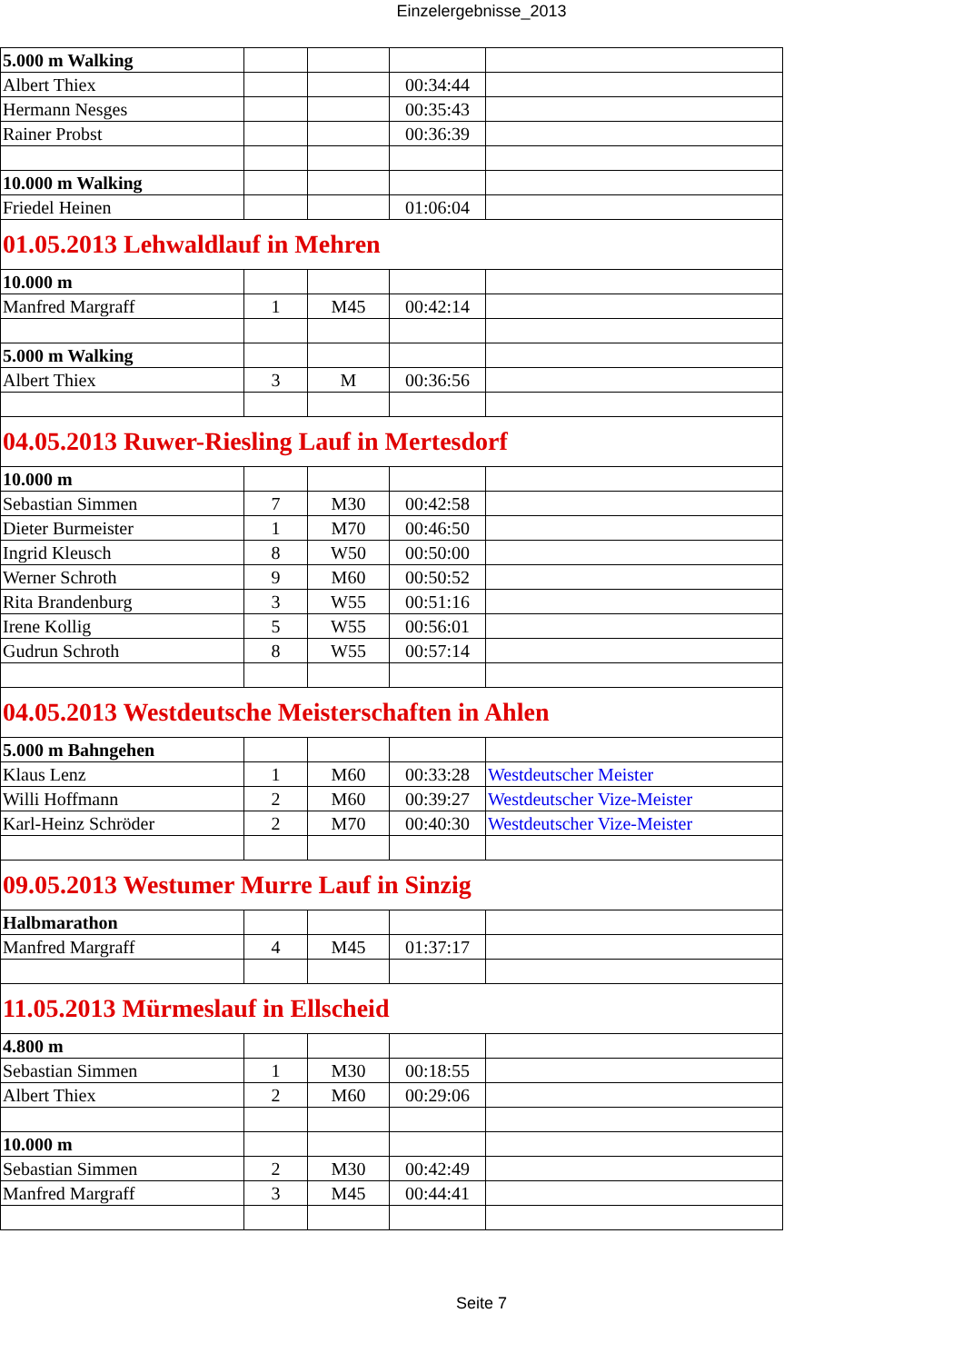Einzelergebnisse_2013
| 5.000 m Walking | | | | |
| Albert Thiex | | | 00:34:44 | |
| Hermann Nesges | | | 00:35:43 | |
| Rainer Probst | | | 00:36:39 | |
| 10.000 m Walking | | | | |
| Friedel Heinen | | | 01:06:04 | |
| 01.05.2013 Lehwaldlauf in Mehren | | | | |
| 10.000 m | | | | |
| Manfred Margraff | 1 | M45 | 00:42:14 | |
| 5.000 m Walking | | | | |
| Albert Thiex | 3 | M | 00:36:56 | |
| 04.05.2013 Ruwer-Riesling Lauf in Mertesdorf | | | | |
| 10.000 m | | | | |
| Sebastian Simmen | 7 | M30 | 00:42:58 | |
| Dieter Burmeister | 1 | M70 | 00:46:50 | |
| Ingrid Kleusch | 8 | W50 | 00:50:00 | |
| Werner Schroth | 9 | M60 | 00:50:52 | |
| Rita Brandenburg | 3 | W55 | 00:51:16 | |
| Irene Kollig | 5 | W55 | 00:56:01 | |
| Gudrun Schroth | 8 | W55 | 00:57:14 | |
| 04.05.2013 Westdeutsche Meisterschaften in Ahlen | | | | |
| 5.000 m Bahngehen | | | | |
| Klaus Lenz | 1 | M60 | 00:33:28 | Westdeutscher Meister |
| Willi Hoffmann | 2 | M60 | 00:39:27 | Westdeutscher Vize-Meister |
| Karl-Heinz Schröder | 2 | M70 | 00:40:30 | Westdeutscher Vize-Meister |
| 09.05.2013 Westumer Murre Lauf in Sinzig | | | | |
| Halbmarathon | | | | |
| Manfred Margraff | 4 | M45 | 01:37:17 | |
| 11.05.2013 Mürmeslauf in Ellscheid | | | | |
| 4.800 m | | | | |
| Sebastian Simmen | 1 | M30 | 00:18:55 | |
| Albert Thiex | 2 | M60 | 00:29:06 | |
| 10.000 m | | | | |
| Sebastian Simmen | 2 | M30 | 00:42:49 | |
| Manfred Margraff | 3 | M45 | 00:44:41 | |
Seite 7